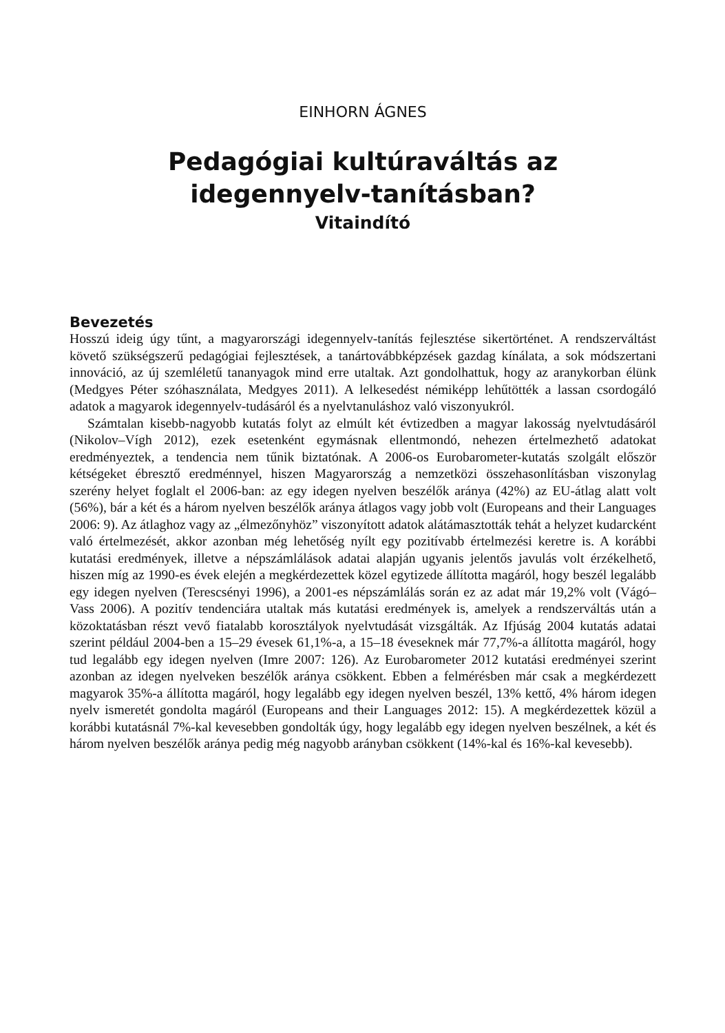EINHORN ÁGNES
Pedagógiai kultúraváltás az
idegennyelv-tanításban?
Vitaindító
Bevezetés
Hosszú ideig úgy tűnt, a magyarországi idegennyelv-tanítás fejlesztése sikertörténet. A rendszerváltást követő szükségszerű pedagógiai fejlesztések, a tanártovábbképzések gazdag kínálata, a sok módszertani innováció, az új szemléletű tananyagok mind erre utaltak. Azt gondolhattuk, hogy az aranykorban élünk (Medgyes Péter szóhasználata, Medgyes 2011). A lelkesedést némiképp lehűtötték a lassan csordogáló adatok a magyarok idegennyelv-tudásáról és a nyelvtanuláshoz való viszonyukról.
Számtalan kisebb-nagyobb kutatás folyt az elmúlt két évtizedben a magyar lakosság nyelvtudásáról (Nikolov–Vígh 2012), ezek esetenként egymásnak ellentmondó, nehezen értelmezhető adatokat eredményeztek, a tendencia nem tűnik biztatónak. A 2006-os Eurobarometer-kutatás szolgált először kétségeket ébresztő eredménnyel, hiszen Magyarország a nemzetközi összehasonlításban viszonylag szerény helyet foglalt el 2006-ban: az egy idegen nyelven beszélők aránya (42%) az EU-átlag alatt volt (56%), bár a két és a három nyelven beszélők aránya átlagos vagy jobb volt (Europeans and their Languages 2006: 9). Az átlaghoz vagy az „élmezőnyhöz” viszonyított adatok alátámasztották tehát a helyzet kudarcként való értelmezését, akkor azonban még lehetőség nyílt egy pozitívabb értelmezési keretre is. A korábbi kutatási eredmények, illetve a népszámlálások adatai alapján ugyanis jelentős javulás volt érzékelhető, hiszen míg az 1990-es évek elején a megkérdezettek közel egytizede állította magáról, hogy beszél legalább egy idegen nyelven (Terescsényi 1996), a 2001-es népszámlálás során ez az adat már 19,2% volt (Vágó–Vass 2006). A pozitív tendenciára utaltak más kutatási eredmények is, amelyek a rendszerváltás után a közoktatásban részt vevő fiatalabb korosztályok nyelvtudását vizsgálták. Az Ifjúság 2004 kutatás adatai szerint például 2004-ben a 15–29 évesek 61,1%-a, a 15–18 éveseknek már 77,7%-a állította magáról, hogy tud legalább egy idegen nyelven (Imre 2007: 126). Az Eurobarometer 2012 kutatási eredményei szerint azonban az idegen nyelveken beszélők aránya csökkent. Ebben a felmérésben már csak a megkérdezett magyarok 35%-a állította magáról, hogy legalább egy idegen nyelven beszél, 13% kettő, 4% három idegen nyelv ismeretét gondolta magáról (Europeans and their Languages 2012: 15). A megkérdezettek közül a korábbi kutatásnál 7%-kal kevesebben gondolták úgy, hogy legalább egy idegen nyelven beszélnek, a két és három nyelven beszélők aránya pedig még nagyobb arányban csökkent (14%-kal és 16%-kal kevesebb).